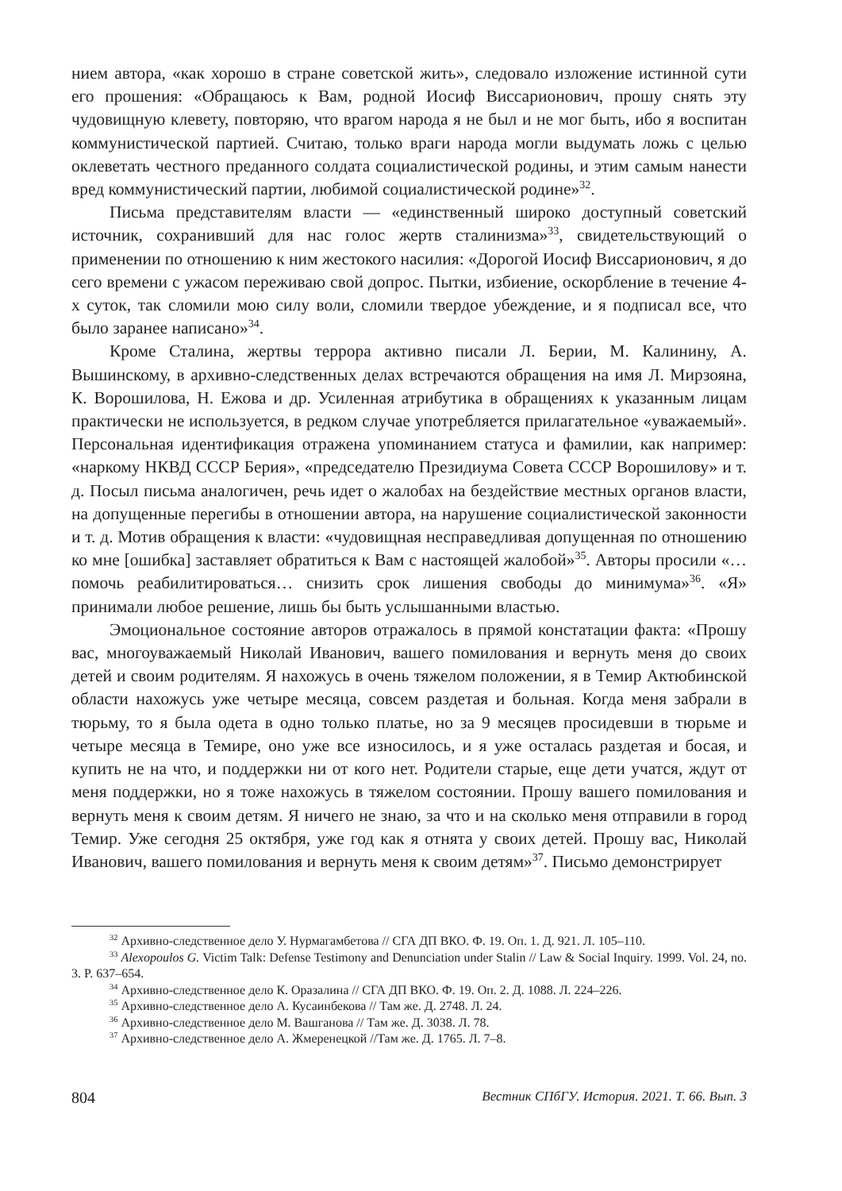нием автора, «как хорошо в стране советской жить», следовало изложение истинной сути его прошения: «Обращаюсь к Вам, родной Иосиф Виссарионович, прошу снять эту чудовищную клевету, повторяю, что врагом народа я не был и не мог быть, ибо я воспитан коммунистической партией. Считаю, только враги народа могли выдумать ложь с целью оклеветать честного преданного солдата социалистической родины, и этим самым нанести вред коммунистический партии, любимой социалистической родине»<sup>32</sup>.
Письма представителям власти — «единственный широко доступный советский источник, сохранивший для нас голос жертв сталинизма»<sup>33</sup>, свидетельствующий о применении по отношению к ним жестокого насилия: «Дорогой Иосиф Виссарионович, я до сего времени с ужасом переживаю свой допрос. Пытки, избиение, оскорбление в течение 4-х суток, так сломили мою силу воли, сломили твердое убеждение, и я подписал все, что было заранее написано»<sup>34</sup>.
Кроме Сталина, жертвы террора активно писали Л. Берии, М. Калинину, А. Вышинскому, в архивно-следственных делах встречаются обращения на имя Л. Мирзояна, К. Ворошилова, Н. Ежова и др. Усиленная атрибутика в обращениях к указанным лицам практически не используется, в редком случае употребляется прилагательное «уважаемый». Персональная идентификация отражена упоминанием статуса и фамилии, как например: «наркому НКВД СССР Берия», «председателю Президиума Совета СССР Ворошилову» и т. д. Посыл письма аналогичен, речь идет о жалобах на бездействие местных органов власти, на допущенные перегибы в отношении автора, на нарушение социалистической законности и т. д. Мотив обращения к власти: «чудовищная несправедливая допущенная по отношению ко мне [ошибка] заставляет обратиться к Вам с настоящей жалобой»<sup>35</sup>. Авторы просили «…помочь реабилитироваться… снизить срок лишения свободы до минимума»<sup>36</sup>. «Я» принимали любое решение, лишь бы быть услышанными властью.
Эмоциональное состояние авторов отражалось в прямой констатации факта: «Прошу вас, многоуважаемый Николай Иванович, вашего помилования и вернуть меня до своих детей и своим родителям. Я нахожусь в очень тяжелом положении, я в Темир Актюбинской области нахожусь уже четыре месяца, совсем раздетая и больная. Когда меня забрали в тюрьму, то я была одета в одно только платье, но за 9 месяцев просидевши в тюрьме и четыре месяца в Темире, оно уже все износилось, и я уже осталась раздетая и босая, и купить не на что, и поддержки ни от кого нет. Родители старые, еще дети учатся, ждут от меня поддержки, но я тоже нахожусь в тяжелом состоянии. Прошу вашего помилования и вернуть меня к своим детям. Я ничего не знаю, за что и на сколько меня отправили в город Темир. Уже сегодня 25 октября, уже год как я отнята у своих детей. Прошу вас, Николай Иванович, вашего помилования и вернуть меня к своим детям»<sup>37</sup>. Письмо демонстрирует
<sup>32</sup> Архивно-следственное дело У. Нурмагамбетова // СГА ДП ВКО. Ф. 19. Оп. 1. Д. 921. Л. 105‒110.
<sup>33</sup> Alexopoulos G. Victim Talk: Defense Testimony and Denunciation under Stalin // Law & Social Inquiry. 1999. Vol. 24, no. 3. P. 637–654.
<sup>34</sup> Архивно-следственное дело К. Оразалина // СГА ДП ВКО. Ф. 19. Оп. 2. Д. 1088. Л. 224‒226.
<sup>35</sup> Архивно-следственное дело А. Кусаинбекова // Там же. Д. 2748. Л. 24.
<sup>36</sup> Архивно-следственное дело М. Вашганова // Там же. Д. 3038. Л. 78.
<sup>37</sup> Архивно-следственное дело А. Жмеренецкой //Там же. Д. 1765. Л. 7‒8.
804 Вестник СПбГУ. История. 2021. Т. 66. Вып. 3